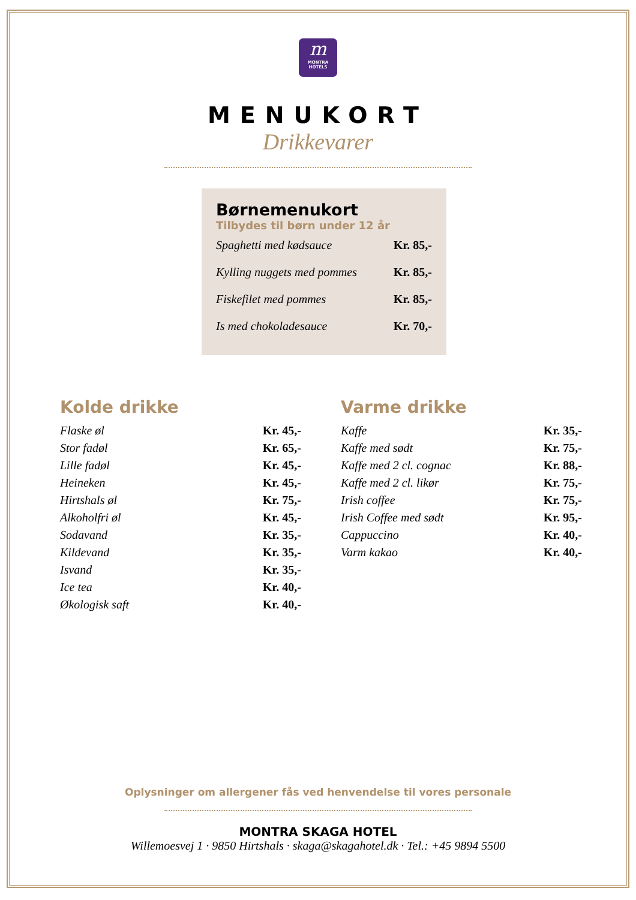m
MONTRA
HOTELS
MENUKORT
Drikkevarer
Børnemenukort
Tilbydes til børn under 12 år
| Spaghetti med kødsauce | Kr. 85,- |
| Kylling nuggets med pommes | Kr. 85,- |
| Fiskefilet med pommes | Kr. 85,- |
| Is med chokoladesauce | Kr. 70,- |
Kolde drikke
| Flaske øl | Kr. 45,- |
| Stor fadøl | Kr. 65,- |
| Lille fadøl | Kr. 45,- |
| Heineken | Kr. 45,- |
| Hirtshals øl | Kr. 75,- |
| Alkoholfri øl | Kr. 45,- |
| Sodavand | Kr. 35,- |
| Kildevand | Kr. 35,- |
| Isvand | Kr. 35,- |
| Ice tea | Kr. 40,- |
| Økologisk saft | Kr. 40,- |
Varme drikke
| Kaffe | Kr. 35,- |
| Kaffe med sødt | Kr. 75,- |
| Kaffe med 2 cl. cognac | Kr. 88,- |
| Kaffe med 2 cl. likør | Kr. 75,- |
| Irish coffee | Kr. 75,- |
| Irish Coffee med sødt | Kr. 95,- |
| Cappuccino | Kr. 40,- |
| Varm kakao | Kr. 40,- |
Oplysninger om allergener fås ved henvendelse til vores personale
MONTRA SKAGA HOTEL
Willemoesvej 1 · 9850 Hirtshals · skaga@skagahotel.dk · Tel.: +45 9894 5500